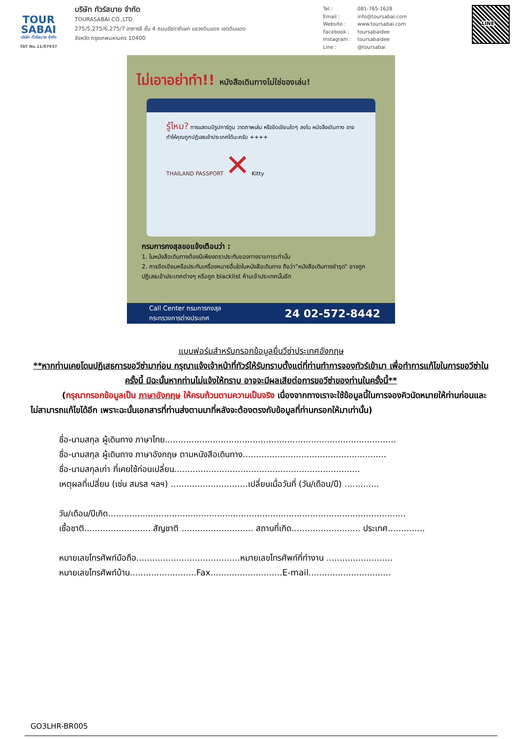TOUR
SABAI
บริษัท ทัวร์สบาย จำกัด
TAT No.11/07937
บริษัท ทัวร์สบาย จำกัด
TOURASABAI CO.,LTD.
275/5,275/6,275/7 อาคารซี ชั้น 4 ถนนรัชดาภิเษก แขวงดินแดง เขตดินแดง
จังหวัด กรุงเทพมหานคร 10400
Tel : 081-765-1628
Email : info@toursabai.com
Website : www.toursabai.com
Facebook : toursabaidee
Instagram : toursabaidee
Line : @toursabai
LINE
ไม่เอาอย่าทำ!! หนังสือเดินทางไม่ใช่ของเล่น!
รู้ไหม? การแสตมป์รูปการ์ตูน วาดภาพเล่น หรือขีดเขียนใดๆ ลงใน หนังสือเดินทาง อาจทำให้คุณถูกปฏิเสธเข้าประเทศได้นะครับ ++++
THAILAND PASSPORT ✕ Kitty
กรมการกงสุลขอแจ้งเตือนว่า :
1. ในหนังสือเดินทางต้องมีเพียงตราประทับของทางราชการเท่านั้น
2. การขีดเขียนหรือประทับเครื่องหมายอื่นใดในหนังสือเดินทาง ถือว่า"หนังสือเดินทางชำรุด" อาจถูกปฏิเสธเข้าประเทศต่างๆ หรือถูก blacklist ห้ามเข้าประเทศนั้นอีก
Call Center กรมการกงสุล
กระทรวงการต่างประเทศ 24 02-572-8442
แบบฟอร์มสำหรับกรอกข้อมูลยื่นวีซ่าประเทศอังกฤษ
**หากท่านเคยโดนปฏิเสธการขอวีซ่ามาก่อน กรุณาแจ้งเจ้าหน้าที่ทัวร์ให้รับทราบตั้งแต่ที่ท่านทำการจองทัวร์เข้ามา เพื่อทำการแก้ไขในการขอวีซ่าในครั้งนี้ มิฉะนั้นหากท่านไม่แจ้งให้ทราบ อาจจะมีผลเสียต่อการขอวีซ่าของท่านในครั้งนี้**
(กรุณากรอกข้อมูลเป็น ภาษาอังกฤษ ให้ครบถ้วนตามความเป็นจริง เนื่องจากทางเราจะใช้ข้อมูลนี้ในการจองคิวนัดหมายให้ท่านก่อนและไม่สามารถแก้ไขได้อีก เพราะฉะนั้นเอกสารที่ท่านส่งตามมาที่หลังจะต้องตรงกับข้อมูลที่ท่านกรอกให้มาเท่านั้น)
ชื่อ-นามสกุล ผู้เดินทาง ภาษาไทย.......................................................................................
ชื่อ-นามสกุล ผู้เดินทาง ภาษาอังกฤษ ตามหนังสือเดินทาง......................................................
ชื่อ-นามสกุลเก่า ที่เคยใช้ก่อนเปลี่ยน......................................................................
เหตุผลที่เปลี่ยน (เช่น สมรส ฯลฯ) .............................เปลี่ยนเมื่อวันที่ (วัน/เดือน/ปี) .............
วัน/เดือน/ปีเกิด................................................................................................................
เชื้อชาติ......................... สัญชาติ ........................... สถานที่เกิด.......................... ประเทศ..............
หมายเลขโทรศัพท์มือถือ.......................................หมายเลขโทรศัพท์ที่ทำงาน .........................
หมายเลขโทรศัพท์บ้าน.........................Fax...........................E-mail...............................
GO3LHR-BR005